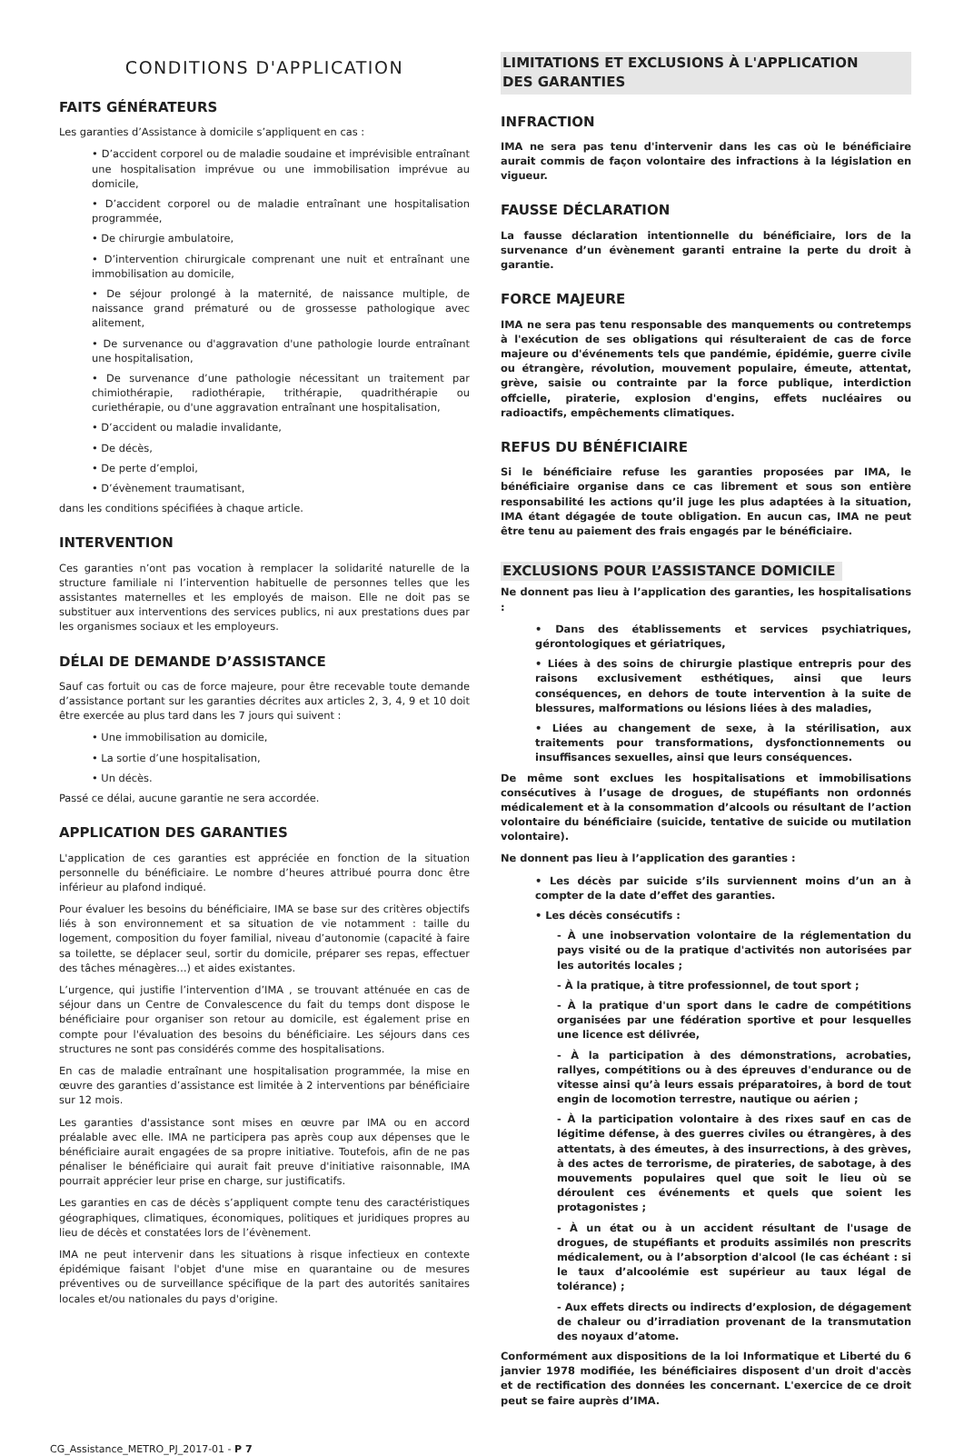CONDITIONS D'APPLICATION
FAITS GÉNÉRATEURS
Les garanties d’Assistance à domicile s’appliquent en cas :
• D’accident corporel ou de maladie soudaine et imprévisible entraînant une hospitalisation imprévue ou une immobilisation imprévue au domicile,
• D’accident corporel ou de maladie entraînant une hospitalisation programmée,
• De chirurgie ambulatoire,
• D’intervention chirurgicale comprenant une nuit et entraînant une immobilisation au domicile,
• De séjour prolongé à la maternité, de naissance multiple, de naissance grand prématuré ou de grossesse pathologique avec alitement,
• De survenance ou d'aggravation d'une pathologie lourde entraînant une hospitalisation,
• De survenance d’une pathologie nécessitant un traitement par chimiothérapie, radiothérapie, trithérapie, quadrithérapie ou curiethérapie, ou d'une aggravation entraînant une hospitalisation,
• D’accident ou maladie invalidante,
• De décès,
• De perte d’emploi,
• D’évènement traumatisant,
dans les conditions spécifiées à chaque article.
INTERVENTION
Ces garanties n’ont pas vocation à remplacer la solidarité naturelle de la structure familiale ni l’intervention habituelle de personnes telles que les assistantes maternelles et les employés de maison. Elle ne doit pas se substituer aux interventions des services publics, ni aux prestations dues par les organismes sociaux et les employeurs.
DÉLAI DE DEMANDE D’ASSISTANCE
Sauf cas fortuit ou cas de force majeure, pour être recevable toute demande d’assistance portant sur les garanties décrites aux articles 2, 3, 4, 9 et 10 doit être exercée au plus tard dans les 7 jours qui suivent :
• Une immobilisation au domicile,
• La sortie d’une hospitalisation,
• Un décès.
Passé ce délai, aucune garantie ne sera accordée.
APPLICATION DES GARANTIES
L'application de ces garanties est appréciée en fonction de la situation personnelle du bénéficiaire. Le nombre d’heures attribué pourra donc être inférieur au plafond indiqué.
Pour évaluer les besoins du bénéficiaire, IMA se base sur des critères objectifs liés à son environnement et sa situation de vie notamment : taille du logement, composition du foyer familial, niveau d’autonomie (capacité à faire sa toilette, se déplacer seul, sortir du domicile, préparer ses repas, effectuer des tâches ménagères…) et aides existantes.
L’urgence, qui justifie l’intervention d’IMA , se trouvant atténuée en cas de séjour dans un Centre de Convalescence du fait du temps dont dispose le bénéficiaire pour organiser son retour au domicile, est également prise en compte pour l'évaluation des besoins du bénéficiaire. Les séjours dans ces structures ne sont pas considérés comme des hospitalisations.
En cas de maladie entraînant une hospitalisation programmée, la mise en œuvre des garanties d’assistance est limitée à 2 interventions par bénéficiaire sur 12 mois.
Les garanties d'assistance sont mises en œuvre par IMA ou en accord préalable avec elle. IMA ne participera pas après coup aux dépenses que le bénéficiaire aurait engagées de sa propre initiative. Toutefois, afin de ne pas pénaliser le bénéficiaire qui aurait fait preuve d'initiative raisonnable, IMA pourrait apprécier leur prise en charge, sur justificatifs.
Les garanties en cas de décès s’appliquent compte tenu des caractéristiques géographiques, climatiques, économiques, politiques et juridiques propres au lieu de décès et constatées lors de l’évènement.
IMA ne peut intervenir dans les situations à risque infectieux en contexte épidémique faisant l'objet d'une mise en quarantaine ou de mesures préventives ou de surveillance spécifique de la part des autorités sanitaires locales et/ou nationales du pays d'origine.
LIMITATIONS ET EXCLUSIONS À L'APPLICATION
DES GARANTIES
INFRACTION
IMA ne sera pas tenu d'intervenir dans les cas où le bénéficiaire aurait commis de façon volontaire des infractions à la législation en vigueur.
FAUSSE DÉCLARATION
La fausse déclaration intentionnelle du bénéficiaire, lors de la survenance d’un évènement garanti entraine la perte du droit à garantie.
FORCE MAJEURE
IMA ne sera pas tenu responsable des manquements ou contretemps à l'exécution de ses obligations qui résulteraient de cas de force majeure ou d'événements tels que pandémie, épidémie, guerre civile ou étrangère, révolution, mouvement populaire, émeute, attentat, grève, saisie ou contrainte par la force publique, interdiction offcielle, piraterie, explosion d'engins, effets nucléaires ou radioactifs, empêchements climatiques.
REFUS DU BÉNÉFICIAIRE
Si le bénéficiaire refuse les garanties proposées par IMA, le bénéficiaire organise dans ce cas librement et sous son entière responsabilité les actions qu’il juge les plus adaptées à la situation, IMA étant dégagée de toute obligation. En aucun cas, IMA ne peut être tenu au paiement des frais engagés par le bénéficiaire.
EXCLUSIONS POUR L’ASSISTANCE DOMICILE
Ne donnent pas lieu à l’application des garanties, les hospitalisations :
• Dans des établissements et services psychiatriques, gérontologiques et gériatriques,
• Liées à des soins de chirurgie plastique entrepris pour des raisons exclusivement esthétiques, ainsi que leurs conséquences, en dehors de toute intervention à la suite de blessures, malformations ou lésions liées à des maladies,
• Liées au changement de sexe, à la stérilisation, aux traitements pour transformations, dysfonctionnements ou insuffisances sexuelles, ainsi que leurs conséquences.
De même sont exclues les hospitalisations et immobilisations consécutives à l’usage de drogues, de stupéfiants non ordonnés médicalement et à la consommation d’alcools ou résultant de l’action volontaire du bénéficiaire (suicide, tentative de suicide ou mutilation volontaire).
Ne donnent pas lieu à l’application des garanties :
• Les décès par suicide s’ils surviennent moins d’un an à compter de la date d’effet des garanties.
• Les décès consécutifs :
- À une inobservation volontaire de la réglementation du pays visité ou de la pratique d'activités non autorisées par les autorités locales ;
- À la pratique, à titre professionnel, de tout sport ;
- À la pratique d'un sport dans le cadre de compétitions organisées par une fédération sportive et pour lesquelles une licence est délivrée,
- À la participation à des démonstrations, acrobaties, rallyes, compétitions ou à des épreuves d'endurance ou de vitesse ainsi qu’à leurs essais préparatoires, à bord de tout engin de locomotion terrestre, nautique ou aérien ;
- À la participation volontaire à des rixes sauf en cas de légitime défense, à des guerres civiles ou étrangères, à des attentats, à des émeutes, à des insurrections, à des grèves, à des actes de terrorisme, de pirateries, de sabotage, à des mouvements populaires quel que soit le lieu où se déroulent ces événements et quels que soient les protagonistes ;
- À un état ou à un accident résultant de l'usage de drogues, de stupéfiants et produits assimilés non prescrits médicalement, ou à l’absorption d'alcool (le cas échéant : si le taux d’alcoolémie est supérieur au taux légal de tolérance) ;
- Aux effets directs ou indirects d’explosion, de dégagement de chaleur ou d’irradiation provenant de la transmutation des noyaux d’atome.
Conformément aux dispositions de la loi Informatique et Liberté du 6 janvier 1978 modifiée, les bénéficiaires disposent d'un droit d'accès et de rectification des données les concernant. L'exercice de ce droit peut se faire auprès d’IMA.
CG_Assistance_METRO_PJ_2017-01 - P 7